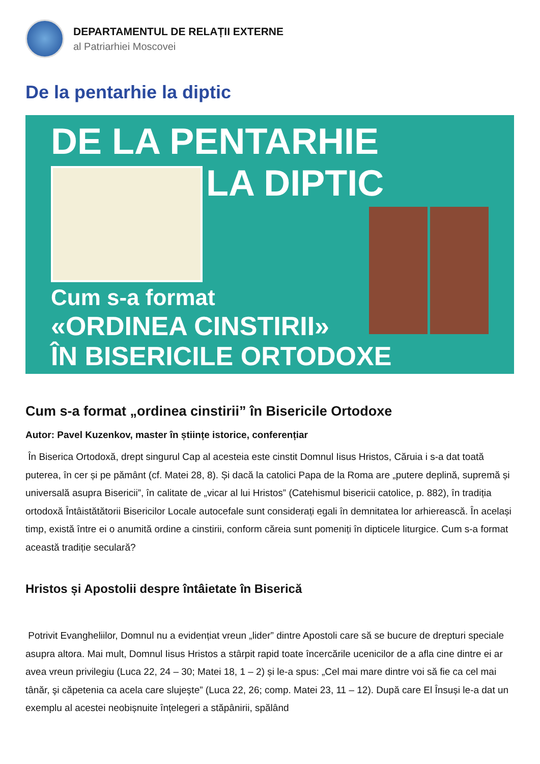DEPARTAMENTUL DE RELAȚII EXTERNE
al Patriarhiei Moscovei
De la pentarhie la diptic
DE LA PENTARHIE
LA DIPTIC
Cum s-a format
«ORDINEA CINSTIRII»
ÎN BISERICILE ORTODOXE
Cum s-a format „ordinea cinstirii” în Bisericile Ortodoxe
Autor: Pavel Kuzenkov, master în științe istorice, conferențiar
În Biserica Ortodoxă, drept singurul Cap al acesteia este cinstit Domnul Iisus Hristos, Căruia i s-a dat toată puterea, în cer și pe pământ (cf. Matei 28, 8). Și dacă la catolici Papa de la Roma are „putere deplină, supremă și universală asupra Bisericii”, în calitate de „vicar al lui Hristos” (Catehismul bisericii catolice, p. 882), în tradiția ortodoxă Întâistătătorii Bisericilor Locale autocefale sunt considerați egali în demnitatea lor arhierească. În același timp, există între ei o anumită ordine a cinstirii, conform căreia sunt pomeniți în dipticele liturgice. Cum s-a format această tradiție seculară?
Hristos și Apostolii despre întâietate în Biserică
Potrivit Evangheliilor, Domnul nu a evidențiat vreun „lider” dintre Apostoli care să se bucure de drepturi speciale asupra altora. Mai mult, Domnul Iisus Hristos a stârpit rapid toate încercările ucenicilor de a afla cine dintre ei ar avea vreun privilegiu (Luca 22, 24 – 30; Matei 18, 1 – 2) și le-a spus: „Cel mai mare dintre voi să fie ca cel mai tânăr, şi căpetenia ca acela care slujeşte” (Luca 22, 26; comp. Matei 23, 11 – 12). După care El Însuși le-a dat un exemplu al acestei neobișnuite înțelegeri a stăpânirii, spălând